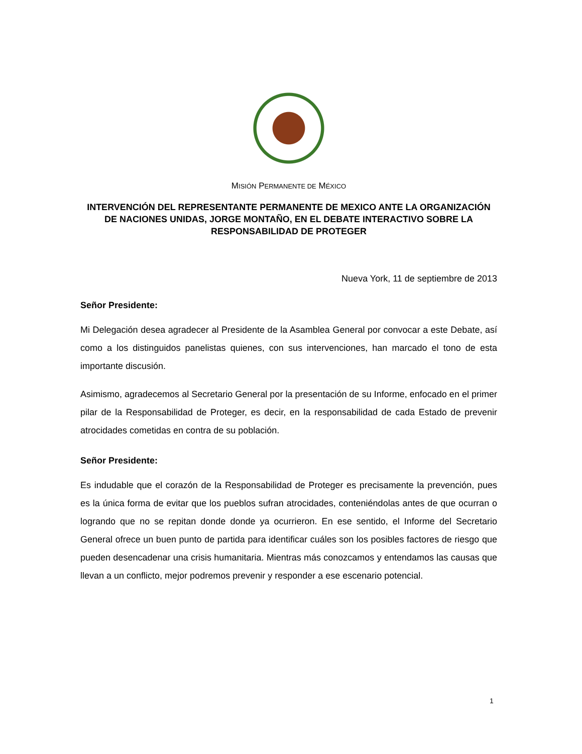MISIÓN PERMANENTE DE MÉXICO
INTERVENCIÓN DEL REPRESENTANTE PERMANENTE DE MEXICO ANTE LA ORGANIZACIÓN DE NACIONES UNIDAS, JORGE MONTAÑO, EN EL DEBATE INTERACTIVO SOBRE LA RESPONSABILIDAD DE PROTEGER
Nueva York, 11 de septiembre de 2013
Señor Presidente:
Mi Delegación desea agradecer al Presidente de la Asamblea General por convocar a este Debate, así como a los distinguidos panelistas quienes, con sus intervenciones, han marcado el tono de esta importante discusión.
Asimismo, agradecemos al Secretario General por la presentación de su Informe, enfocado en el primer pilar de la Responsabilidad de Proteger, es decir, en la responsabilidad de cada Estado de prevenir atrocidades cometidas en contra de su población.
Señor Presidente:
Es indudable que el corazón de la Responsabilidad de Proteger es precisamente la prevención, pues es la única forma de evitar que los pueblos sufran atrocidades, conteniéndolas antes de que ocurran o logrando que no se repitan donde donde ya ocurrieron. En ese sentido, el Informe del Secretario General ofrece un buen punto de partida para identificar cuáles son los posibles factores de riesgo que pueden desencadenar una crisis humanitaria. Mientras más conozcamos y entendamos las causas que llevan a un conflicto, mejor podremos prevenir y responder a ese escenario potencial.
1